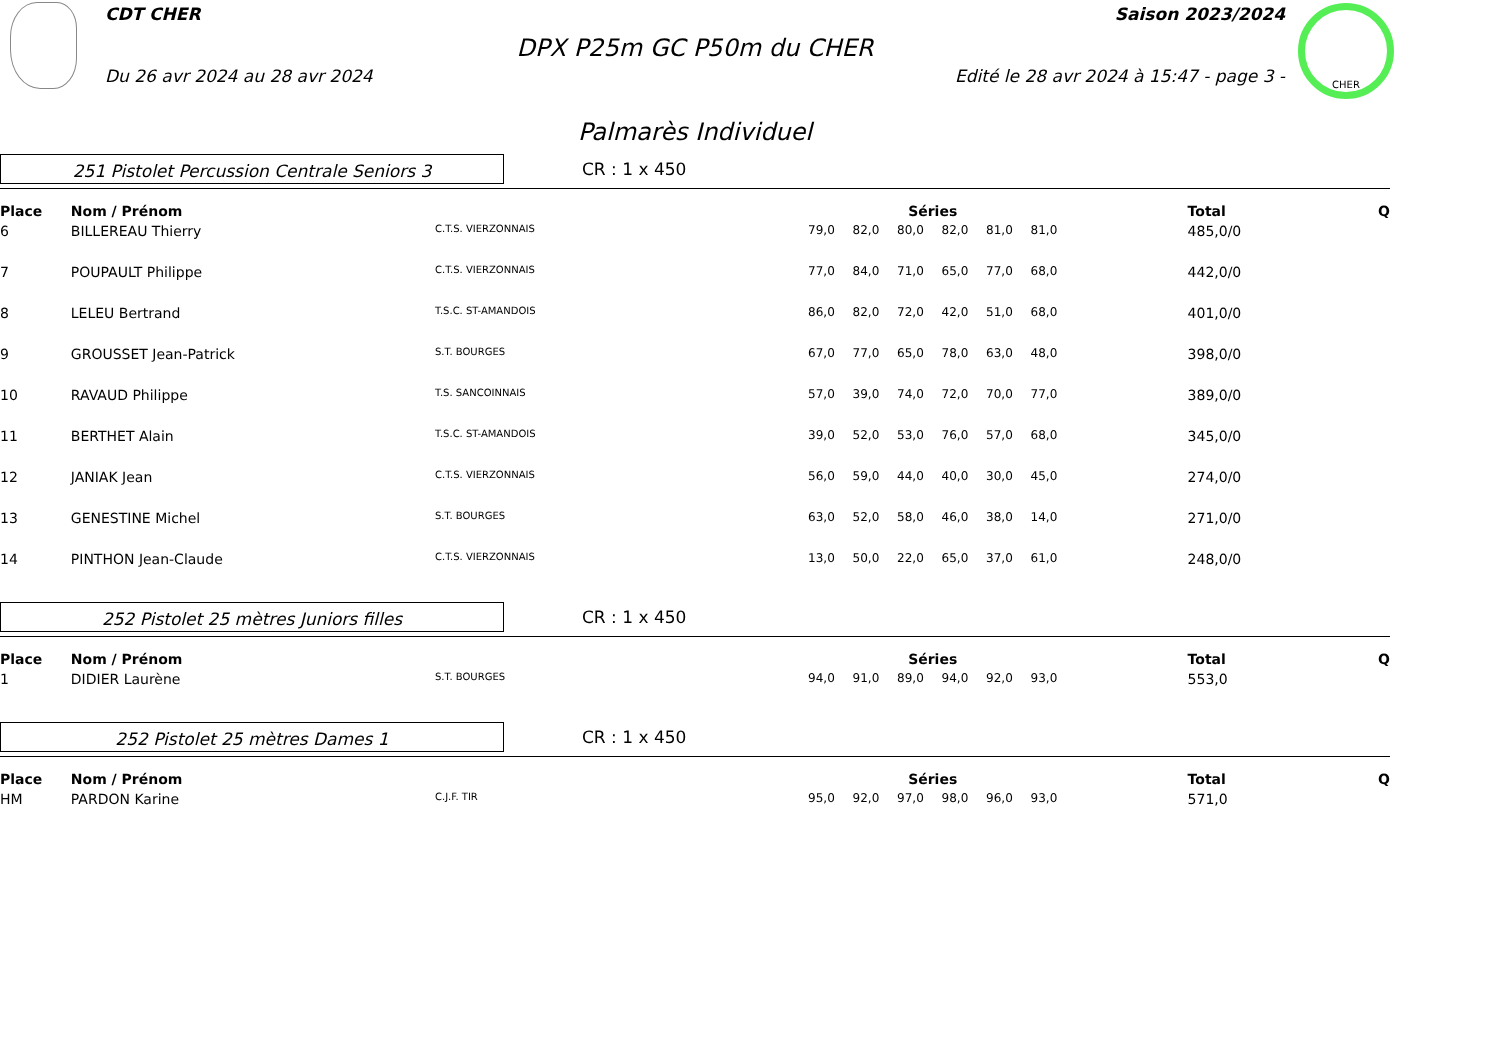CHER
CDT CHER Saison 2023/2024
DPX P25m GC P50m du CHER
Du 26 avr 2024 au 28 avr 2024 Edité le 28 avr 2024 à 15:47 - page 3 -
Palmarès Individuel
251 Pistolet Percussion Centrale Seniors 3
CR : 1 x 450
| Place | Nom / Prénom | | Séries | | | | | | | Total | Q |
| --- | --- | --- | --- | --- | --- | --- | --- | --- | --- | --- | --- |
| 6 | BILLEREAU Thierry | C.T.S. VIERZONNAIS | 79,0 | 82,0 | 80,0 | 82,0 | 81,0 | 81,0 | | 485,0/0 | |
| 7 | POUPAULT Philippe | C.T.S. VIERZONNAIS | 77,0 | 84,0 | 71,0 | 65,0 | 77,0 | 68,0 | | 442,0/0 | |
| 8 | LELEU Bertrand | T.S.C. ST-AMANDOIS | 86,0 | 82,0 | 72,0 | 42,0 | 51,0 | 68,0 | | 401,0/0 | |
| 9 | GROUSSET Jean-Patrick | S.T. BOURGES | 67,0 | 77,0 | 65,0 | 78,0 | 63,0 | 48,0 | | 398,0/0 | |
| 10 | RAVAUD Philippe | T.S. SANCOINNAIS | 57,0 | 39,0 | 74,0 | 72,0 | 70,0 | 77,0 | | 389,0/0 | |
| 11 | BERTHET Alain | T.S.C. ST-AMANDOIS | 39,0 | 52,0 | 53,0 | 76,0 | 57,0 | 68,0 | | 345,0/0 | |
| 12 | JANIAK Jean | C.T.S. VIERZONNAIS | 56,0 | 59,0 | 44,0 | 40,0 | 30,0 | 45,0 | | 274,0/0 | |
| 13 | GENESTINE Michel | S.T. BOURGES | 63,0 | 52,0 | 58,0 | 46,0 | 38,0 | 14,0 | | 271,0/0 | |
| 14 | PINTHON Jean-Claude | C.T.S. VIERZONNAIS | 13,0 | 50,0 | 22,0 | 65,0 | 37,0 | 61,0 | | 248,0/0 | |
252 Pistolet 25 mètres Juniors filles
CR : 1 x 450
| Place | Nom / Prénom | | Séries | | | | | | | Total | Q |
| --- | --- | --- | --- | --- | --- | --- | --- | --- | --- | --- | --- |
| 1 | DIDIER Laurène | S.T. BOURGES | 94,0 | 91,0 | 89,0 | 94,0 | 92,0 | 93,0 | | 553,0 | |
252 Pistolet 25 mètres Dames 1
CR : 1 x 450
| Place | Nom / Prénom | | Séries | | | | | | | Total | Q |
| --- | --- | --- | --- | --- | --- | --- | --- | --- | --- | --- | --- |
| HM | PARDON Karine | C.J.F. TIR | 95,0 | 92,0 | 97,0 | 98,0 | 96,0 | 93,0 | | 571,0 | |